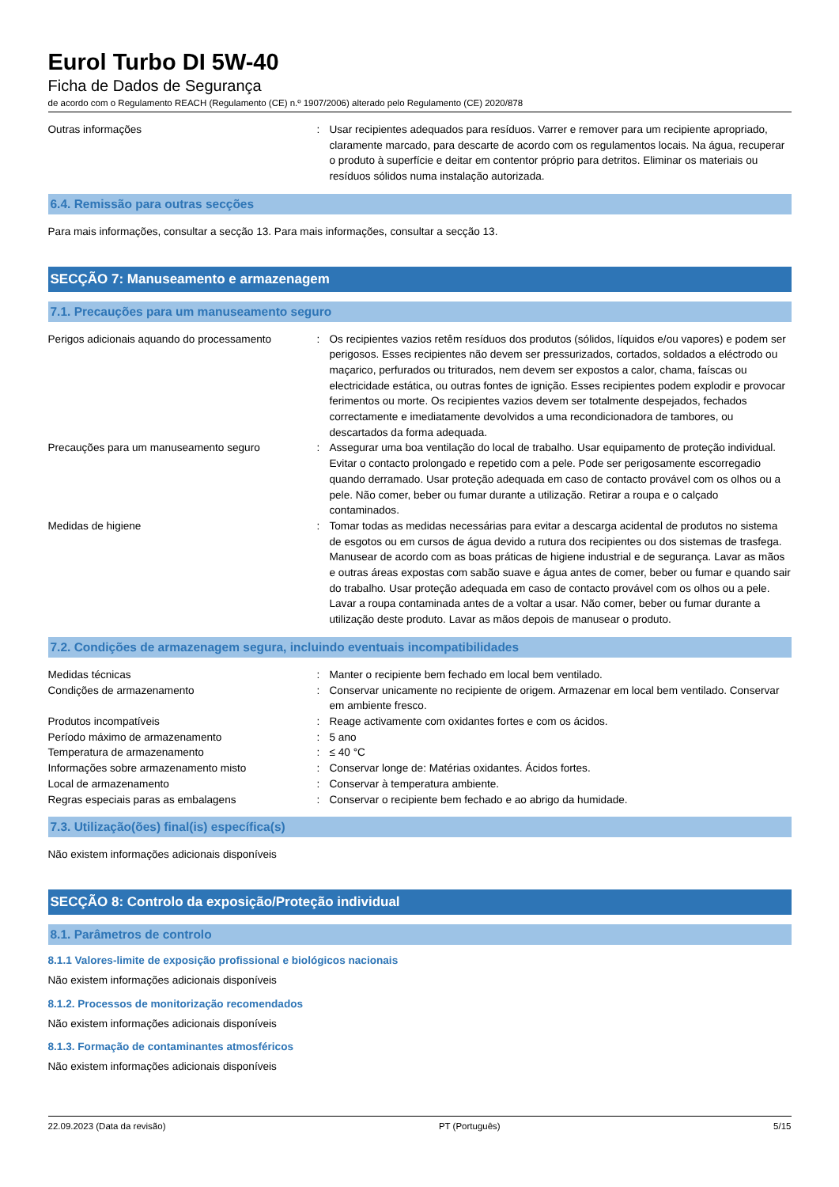Eurol Turbo DI 5W-40
Ficha de Dados de Segurança
de acordo com o Regulamento REACH (Regulamento (CE) n.º 1907/2006) alterado pelo Regulamento (CE) 2020/878
Outras informações : Usar recipientes adequados para resíduos. Varrer e remover para um recipiente apropriado, claramente marcado, para descarte de acordo com os regulamentos locais. Na água, recuperar o produto à superfície e deitar em contentor próprio para detritos. Eliminar os materiais ou resíduos sólidos numa instalação autorizada.
6.4. Remissão para outras secções
Para mais informações, consultar a secção 13. Para mais informações, consultar a secção 13.
SECÇÃO 7: Manuseamento e armazenagem
7.1. Precauções para um manuseamento seguro
Perigos adicionais aquando do processamento
: Os recipientes vazios retêm resíduos dos produtos (sólidos, líquidos e/ou vapores) e podem ser perigosos. Esses recipientes não devem ser pressurizados, cortados, soldados a eléctrodo ou maçarico, perfurados ou triturados, nem devem ser expostos a calor, chama, faíscas ou electricidade estática, ou outras fontes de ignição. Esses recipientes podem explodir e provocar ferimentos ou morte. Os recipientes vazios devem ser totalmente despejados, fechados correctamente e imediatamente devolvidos a uma recondicionadora de tambores, ou descartados da forma adequada.
Precauções para um manuseamento seguro : Assegurar uma boa ventilação do local de trabalho. Usar equipamento de proteção individual. Evitar o contacto prolongado e repetido com a pele. Pode ser perigosamente escorregadio quando derramado. Usar proteção adequada em caso de contacto provável com os olhos ou a pele. Não comer, beber ou fumar durante a utilização. Retirar a roupa e o calçado contaminados.
Medidas de higiene : Tomar todas as medidas necessárias para evitar a descarga acidental de produtos no sistema de esgotos ou em cursos de água devido a rutura dos recipientes ou dos sistemas de trasfega. Manusear de acordo com as boas práticas de higiene industrial e de segurança. Lavar as mãos e outras áreas expostas com sabão suave e água antes de comer, beber ou fumar e quando sair do trabalho. Usar proteção adequada em caso de contacto provável com os olhos ou a pele. Lavar a roupa contaminada antes de a voltar a usar. Não comer, beber ou fumar durante a utilização deste produto. Lavar as mãos depois de manusear o produto.
7.2. Condições de armazenagem segura, incluindo eventuais incompatibilidades
Medidas técnicas : Manter o recipiente bem fechado em local bem ventilado.
Condições de armazenamento : Conservar unicamente no recipiente de origem. Armazenar em local bem ventilado. Conservar em ambiente fresco.
Produtos incompatíveis : Reage activamente com oxidantes fortes e com os ácidos.
Período máximo de armazenamento : 5 ano
Temperatura de armazenamento : ≤ 40 °C
Informações sobre armazenamento misto : Conservar longe de: Matérias oxidantes. Ácidos fortes.
Local de armazenamento : Conservar à temperatura ambiente.
Regras especiais paras as embalagens : Conservar o recipiente bem fechado e ao abrigo da humidade.
7.3. Utilização(ões) final(is) específica(s)
Não existem informações adicionais disponíveis
SECÇÃO 8: Controlo da exposição/Proteção individual
8.1. Parâmetros de controlo
8.1.1 Valores-limite de exposição profissional e biológicos nacionais
Não existem informações adicionais disponíveis
8.1.2. Processos de monitorização recomendados
Não existem informações adicionais disponíveis
8.1.3. Formação de contaminantes atmosféricos
Não existem informações adicionais disponíveis
22.09.2023 (Data da revisão) PT (Português) 5/15